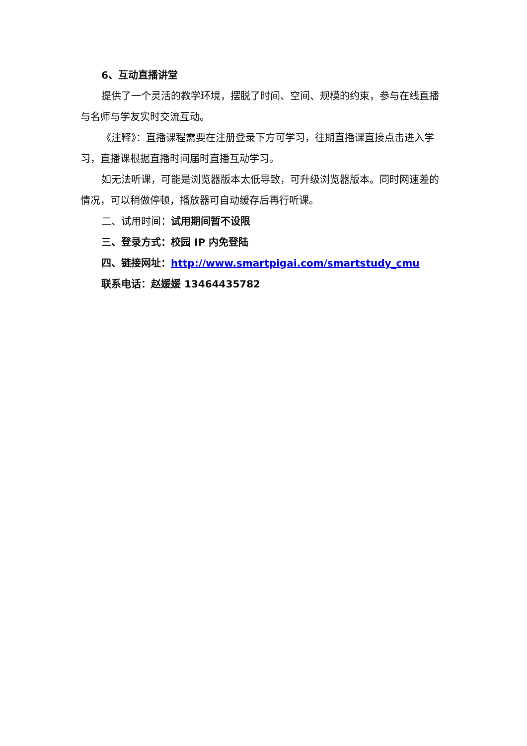6、互动直播讲堂
提供了一个灵活的教学环境，摆脱了时间、空间、规模的约束，参与在线直播与名师与学友实时交流互动。
《注释》：直播课程需要在注册登录下方可学习，往期直播课直接点击进入学习，直播课根据直播时间届时直播互动学习。
如无法听课，可能是浏览器版本太低导致，可升级浏览器版本。同时网速差的情况，可以稍做停顿，播放器可自动缓存后再行听课。
二、试用时间：试用期间暂不设限
三、登录方式：校园 IP 内免登陆
四、链接网址：http://www.smartpigai.com/smartstudy_cmu
联系电话：赵媛媛 13464435782